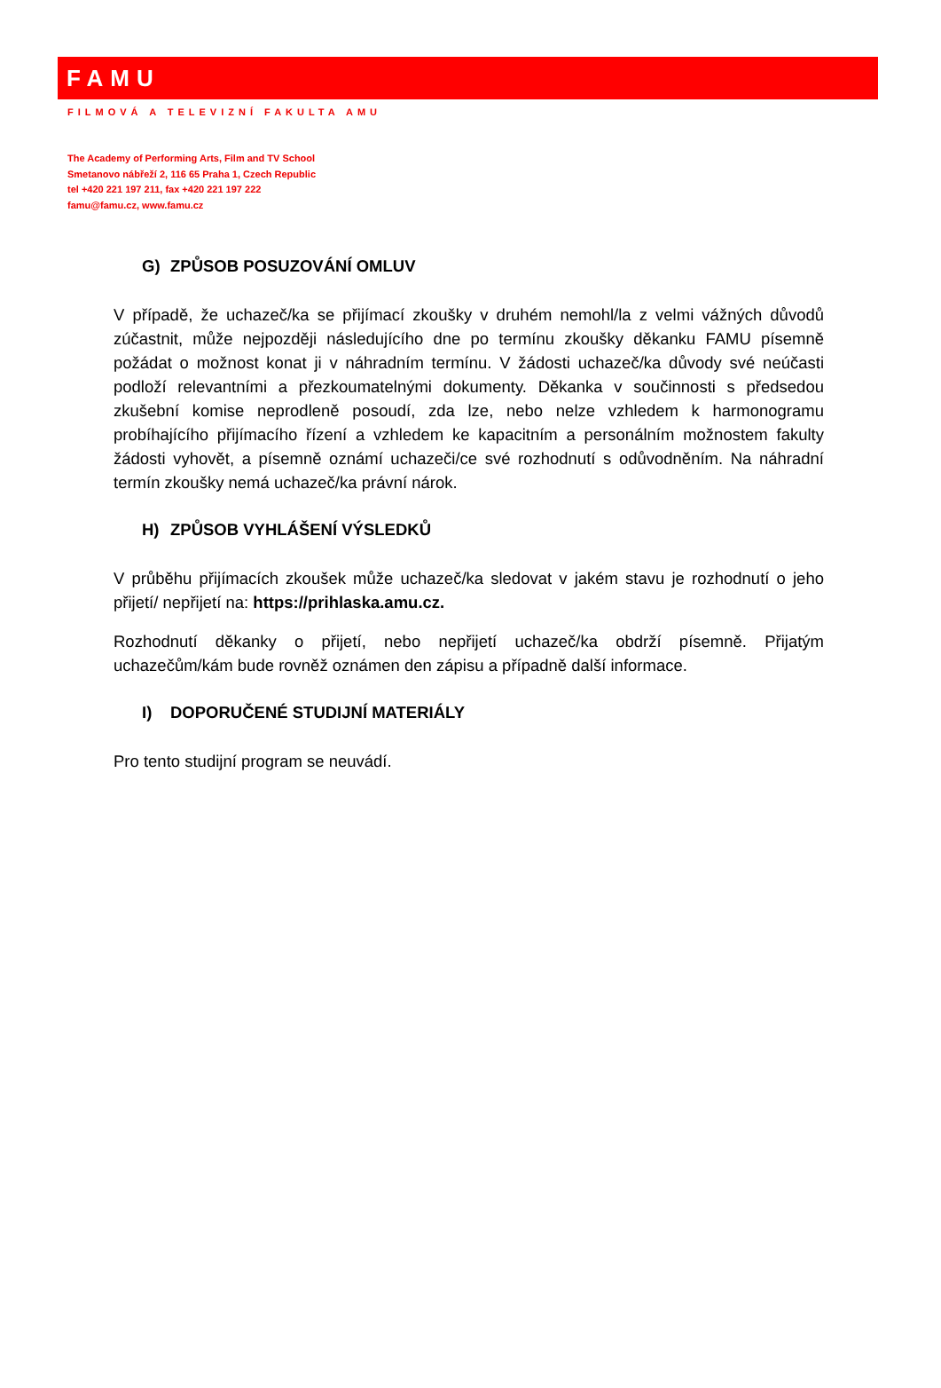FAMU
FILMOVÁ A TELEVIZNÍ FAKULTA AMU
The Academy of Performing Arts, Film and TV School
Smetanovo nábřeží 2, 116 65 Praha 1, Czech Republic
tel +420 221 197 211, fax +420 221 197 222
famu@famu.cz, www.famu.cz
G) ZPŮSOB POSUZOVÁNÍ OMLUV
V případě, že uchazeč/ka se přijímací zkoušky v druhém nemohl/la z velmi vážných důvodů zúčastnit, může nejpozději následujícího dne po termínu zkoušky děkanku FAMU písemně požádat o možnost konat ji v náhradním termínu. V žádosti uchazeč/ka důvody své neúčasti podloží relevantními a přezkoumatelnými dokumenty. Děkanka v součinnosti s předsedou zkušební komise neprodleně posoudí, zda lze, nebo nelze vzhledem k harmonogramu probíhajícího přijímacího řízení a vzhledem ke kapacitním a personálním možnostem fakulty žádosti vyhovět, a písemně oznámí uchazeči/ce své rozhodnutí s odůvodněním. Na náhradní termín zkoušky nemá uchazeč/ka právní nárok.
H) ZPŮSOB VYHLÁŠENÍ VÝSLEDKŮ
V průběhu přijímacích zkoušek může uchazeč/ka sledovat v jakém stavu je rozhodnutí o jeho přijetí/ nepřijetí na: https://prihlaska.amu.cz.
Rozhodnutí děkanky o přijetí, nebo nepřijetí uchazeč/ka obdrží písemně. Přijatým uchazečům/kám bude rovněž oznámen den zápisu a případně další informace.
I) DOPORUČENÉ STUDIJNÍ MATERIÁLY
Pro tento studijní program se neuvádí.